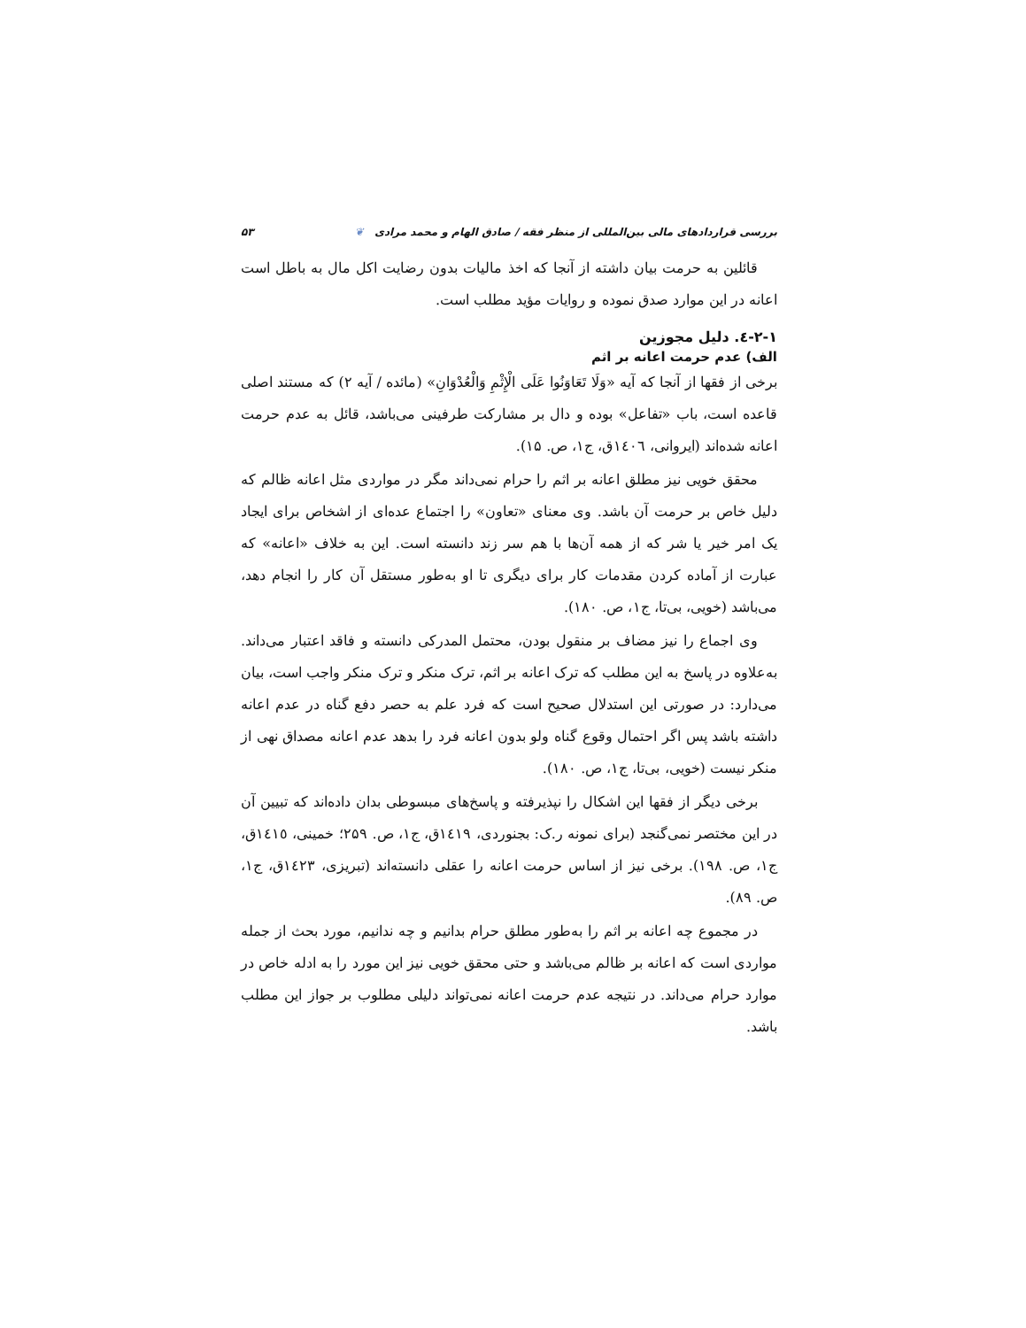بررسی قراردادهای مالی بین‌المللی از منظر فقه / صادق الهام و محمد مرادی ❦ ۵۳
قائلین به حرمت بیان داشته از آنجا که اخذ مالیات بدون رضایت اکل مال به باطل است اعانه در این موارد صدق نموده و روایات مؤید مطلب است.
۲-۱-٤. دلیل مجوزین
الف) عدم حرمت اعانه بر اثم
برخی از فقها از آنجا که آیه «وَلَا تَعَاوَنُوا عَلَى الْإِثْمِ وَالْعُدْوَانِ» (مائده / آیه ۲) که مستند اصلی قاعده است، باب «تفاعل» بوده و دال بر مشارکت طرفینی می‌باشد، قائل به عدم حرمت اعانه شده‌اند (ایروانی، ١٤٠٦ق، ج۱، ص. ۱۵).
محقق خویی نیز مطلق اعانه بر اثم را حرام نمی‌داند مگر در مواردی مثل اعانه ظالم که دلیل خاص بر حرمت آن باشد. وی معنای «تعاون» را اجتماع عده‌ای از اشخاص برای ایجاد یک امر خیر یا شر که از همه آن‌ها با هم سر زند دانسته است. این به خلاف «اعانه» که عبارت از آماده کردن مقدمات کار برای دیگری تا او به‌طور مستقل آن کار را انجام دهد، می‌باشد (خویی، بی‌تا، ج۱، ص. ۱۸۰).
وی اجماع را نیز مضاف بر منقول بودن، محتمل المدرکی دانسته و فاقد اعتبار می‌داند. به‌علاوه در پاسخ به این مطلب که ترک اعانه بر اثم، ترک منکر و ترک منکر واجب است، بیان می‌دارد: در صورتی این استدلال صحیح است که فرد علم به حصر دفع گناه در عدم اعانه داشته باشد پس اگر احتمال وقوع گناه ولو بدون اعانه فرد را بدهد عدم اعانه مصداق نهی از منکر نیست (خویی، بی‌تا، ج۱، ص. ۱۸۰).
برخی دیگر از فقها این اشکال را نپذیرفته و پاسخ‌های مبسوطی بدان داده‌اند که تبیین آن در این مختصر نمی‌گنجد (برای نمونه ر.ک: بجنوردی، ١٤١٩ق، ج۱، ص. ۲۵۹؛ خمینی، ١٤١٥ق، ج۱، ص. ۱۹۸). برخی نیز از اساس حرمت اعانه را عقلی دانسته‌اند (تبریزی، ١٤٢٣ق، ج۱، ص. ۸۹).
در مجموع چه اعانه بر اثم را به‌طور مطلق حرام بدانیم و چه ندانیم، مورد بحث از جمله مواردی است که اعانه بر ظالم می‌باشد و حتی محقق خویی نیز این مورد را به ادله خاص در موارد حرام می‌داند. در نتیجه عدم حرمت اعانه نمی‌تواند دلیلی مطلوب بر جواز این مطلب باشد.